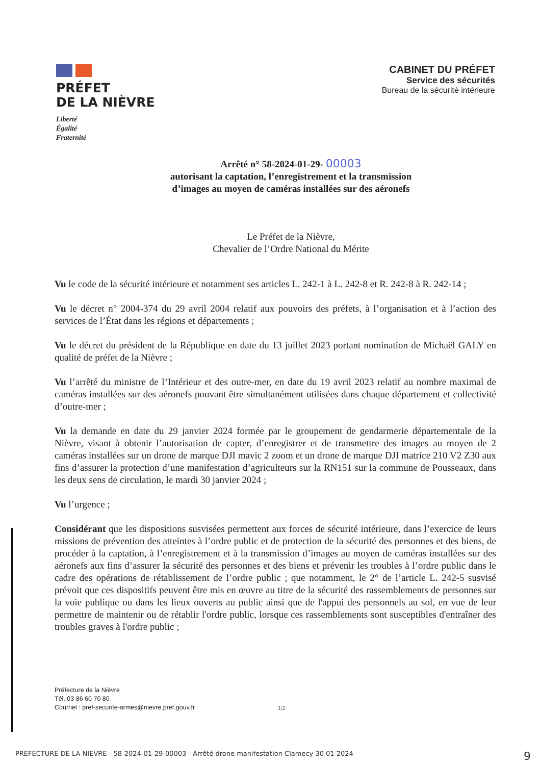PRÉFET
DE LA NIÈVRE
Liberté
Égalité
Fraternité
CABINET DU PRÉFET
Service des sécurités
Bureau de la sécurité intérieure
Arrêté n° 58-2024-01-29- 00003
autorisant la captation, l’enregistrement et la transmission
d’images au moyen de caméras installées sur des aéronefs
Le Préfet de la Nièvre,
Chevalier de l’Ordre National du Mérite
Vu le code de la sécurité intérieure et notamment ses articles L. 242-1 à L. 242-8 et R. 242-8 à R. 242-14 ;
Vu le décret n° 2004-374 du 29 avril 2004 relatif aux pouvoirs des préfets, à l’organisation et à l’action des services de l’État dans les régions et départements ;
Vu le décret du président de la République en date du 13 juillet 2023 portant nomination de Michaël GALY en qualité de préfet de la Nièvre ;
Vu l’arrêté du ministre de l’Intérieur et des outre-mer, en date du 19 avril 2023 relatif au nombre maximal de caméras installées sur des aéronefs pouvant être simultanément utilisées dans chaque département et collectivité d’outre-mer ;
Vu la demande en date du 29 janvier 2024 formée par le groupement de gendarmerie départementale de la Nièvre, visant à obtenir l’autorisation de capter, d’enregistrer et de transmettre des images au moyen de 2 caméras installées sur un drone de marque DJI mavic 2 zoom et un drone de marque DJI matrice 210 V2 Z30 aux fins d’assurer la protection d’une manifestation d’agriculteurs sur la RN151 sur la commune de Pousseaux, dans les deux sens de circulation, le mardi 30 janvier 2024 ;
Vu l’urgence ;
Considérant que les dispositions susvisées permettent aux forces de sécurité intérieure, dans l’exercice de leurs missions de prévention des atteintes à l’ordre public et de protection de la sécurité des personnes et des biens, de procéder à la captation, à l’enregistrement et à la transmission d’images au moyen de caméras installées sur des aéronefs aux fins d’assurer la sécurité des personnes et des biens et prévenir les troubles à l’ordre public dans le cadre des opérations de rétablissement de l’ordre public ; que notamment, le 2° de l’article L. 242-5 susvisé prévoit que ces dispositifs peuvent être mis en œuvre au titre de la sécurité des rassemblements de personnes sur la voie publique ou dans les lieux ouverts au public ainsi que de l'appui des personnels au sol, en vue de leur permettre de maintenir ou de rétablir l'ordre public, lorsque ces rassemblements sont susceptibles d'entraîner des troubles graves à l'ordre public ;
Préfecture de la Nièvre
Tél. 03 86 60 70 80
Courriel : pref-securite-armes@nievre.pref.gouv.fr
1/2
PREFECTURE DE LA NIEVRE - 58-2024-01-29-00003 - Arrêté drone manifestation Clamecy 30 01 2024 9